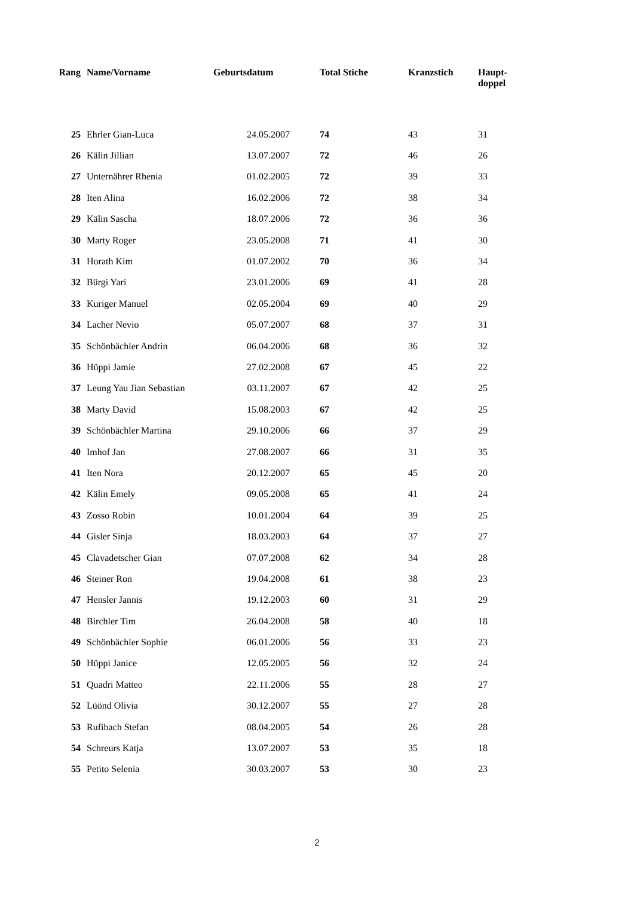| Rang | Name/Vorname | Geburtsdatum | Total Stiche | Kranzstich | Haupt- doppel |
| --- | --- | --- | --- | --- | --- |
| 25 | Ehrler Gian-Luca | 24.05.2007 | 74 | 43 | 31 |
| 26 | Kälin Jillian | 13.07.2007 | 72 | 46 | 26 |
| 27 | Unternährer Rhenia | 01.02.2005 | 72 | 39 | 33 |
| 28 | Iten Alina | 16.02.2006 | 72 | 38 | 34 |
| 29 | Kälin Sascha | 18.07.2006 | 72 | 36 | 36 |
| 30 | Marty Roger | 23.05.2008 | 71 | 41 | 30 |
| 31 | Horath Kim | 01.07.2002 | 70 | 36 | 34 |
| 32 | Bürgi Yari | 23.01.2006 | 69 | 41 | 28 |
| 33 | Kuriger Manuel | 02.05.2004 | 69 | 40 | 29 |
| 34 | Lacher Nevio | 05.07.2007 | 68 | 37 | 31 |
| 35 | Schönbächler Andrin | 06.04.2006 | 68 | 36 | 32 |
| 36 | Hüppi Jamie | 27.02.2008 | 67 | 45 | 22 |
| 37 | Leung Yau Jian Sebastian | 03.11.2007 | 67 | 42 | 25 |
| 38 | Marty David | 15.08.2003 | 67 | 42 | 25 |
| 39 | Schönbächler Martina | 29.10.2006 | 66 | 37 | 29 |
| 40 | Imhof Jan | 27.08.2007 | 66 | 31 | 35 |
| 41 | Iten Nora | 20.12.2007 | 65 | 45 | 20 |
| 42 | Kälin Emely | 09.05.2008 | 65 | 41 | 24 |
| 43 | Zosso Robin | 10.01.2004 | 64 | 39 | 25 |
| 44 | Gisler Sinja | 18.03.2003 | 64 | 37 | 27 |
| 45 | Clavadetscher Gian | 07.07.2008 | 62 | 34 | 28 |
| 46 | Steiner Ron | 19.04.2008 | 61 | 38 | 23 |
| 47 | Hensler Jannis | 19.12.2003 | 60 | 31 | 29 |
| 48 | Birchler Tim | 26.04.2008 | 58 | 40 | 18 |
| 49 | Schönbächler Sophie | 06.01.2006 | 56 | 33 | 23 |
| 50 | Hüppi Janice | 12.05.2005 | 56 | 32 | 24 |
| 51 | Quadri Matteo | 22.11.2006 | 55 | 28 | 27 |
| 52 | Lüönd Olivia | 30.12.2007 | 55 | 27 | 28 |
| 53 | Rufibach Stefan | 08.04.2005 | 54 | 26 | 28 |
| 54 | Schreurs Katja | 13.07.2007 | 53 | 35 | 18 |
| 55 | Petito Selenia | 30.03.2007 | 53 | 30 | 23 |
2